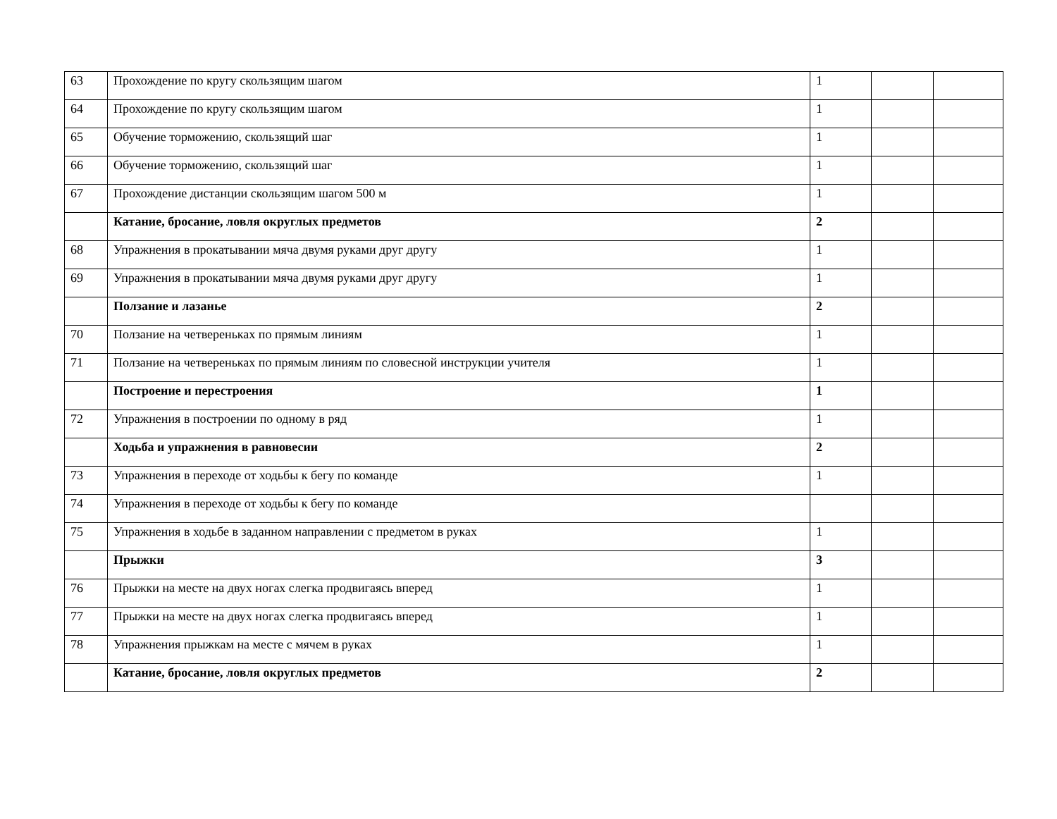| 63 | Прохождение по кругу скользящим шагом | 1 | | |
| 64 | Прохождение по кругу скользящим шагом | 1 | | |
| 65 | Обучение торможению, скользящий шаг | 1 | | |
| 66 | Обучение торможению, скользящий шаг | 1 | | |
| 67 | Прохождение дистанции скользящим шагом 500 м | 1 | | |
| | Катание, бросание, ловля округлых предметов | 2 | | |
| 68 | Упражнения в прокатывании мяча двумя руками друг другу | 1 | | |
| 69 | Упражнения в прокатывании мяча двумя руками друг другу | 1 | | |
| | Ползание и лазанье | 2 | | |
| 70 | Ползание на четвереньках по прямым линиям | 1 | | |
| 71 | Ползание на четвереньках по прямым линиям по словесной инструкции учителя | 1 | | |
| | Построение и перестроения | 1 | | |
| 72 | Упражнения в построении по одному в ряд | 1 | | |
| | Ходьба и упражнения в равновесии | 2 | | |
| 73 | Упражнения в переходе от ходьбы к бегу по команде | 1 | | |
| 74 | Упражнения в переходе от ходьбы к бегу по команде | | | |
| 75 | Упражнения в ходьбе в заданном направлении с предметом в руках | 1 | | |
| | Прыжки | 3 | | |
| 76 | Прыжки на месте на двух ногах слегка продвигаясь вперед | 1 | | |
| 77 | Прыжки на месте на двух ногах слегка продвигаясь вперед | 1 | | |
| 78 | Упражнения прыжкам на месте с мячем в руках | 1 | | |
| | Катание, бросание, ловля округлых предметов | 2 | | |